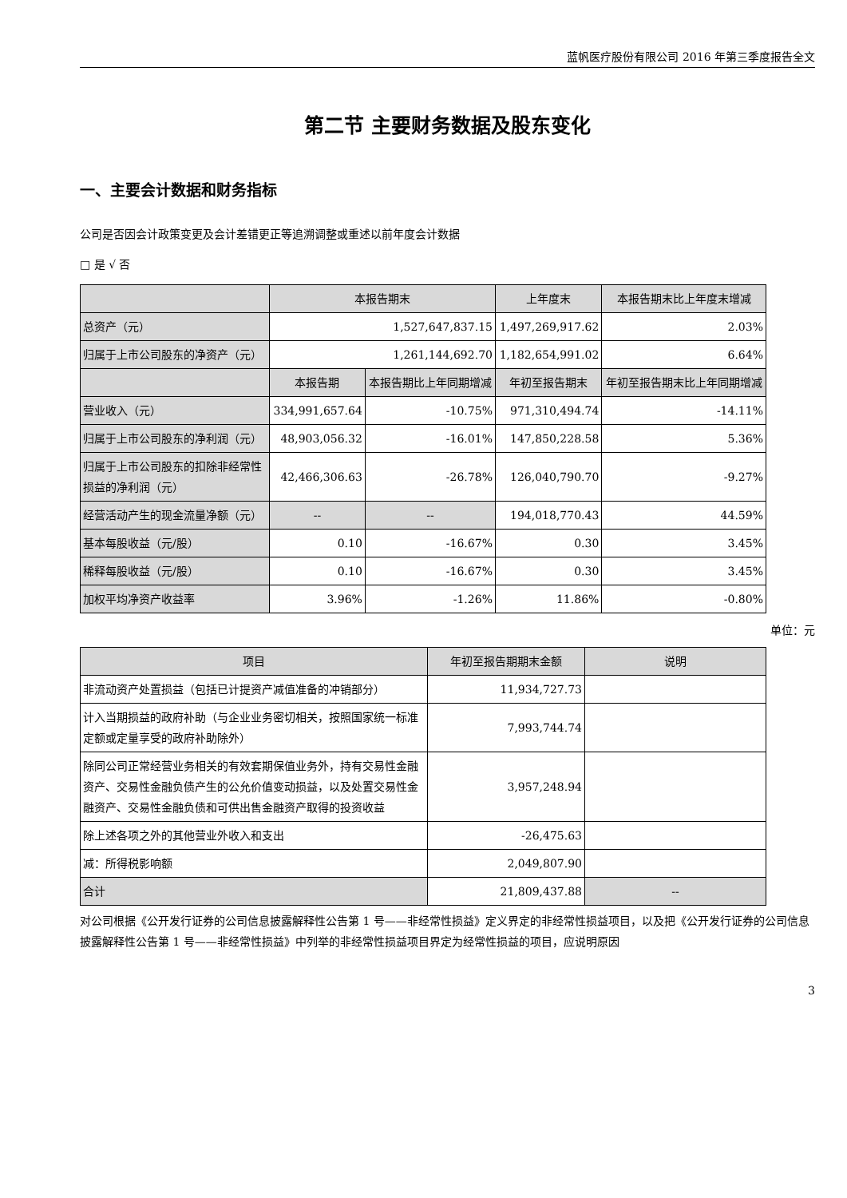蓝帆医疗股份有限公司 2016 年第三季度报告全文
第二节 主要财务数据及股东变化
一、主要会计数据和财务指标
公司是否因会计政策变更及会计差错更正等追溯调整或重述以前年度会计数据
□ 是 √ 否
| | 本报告期末 | | 上年度末 | | 本报告期末比上年度末增减 |
| --- | --- | --- | --- | --- | --- |
| 总资产（元） | 1,527,647,837.15 | | 1,497,269,917.62 | | 2.03% |
| 归属于上市公司股东的净资产（元） | 1,261,144,692.70 | | 1,182,654,991.02 | | 6.64% |
| | 本报告期 | 本报告期比上年同期增减 | 年初至报告期末 | 年初至报告期末比上年同期增减 | |
| 营业收入（元） | 334,991,657.64 | -10.75% | 971,310,494.74 | -14.11% | |
| 归属于上市公司股东的净利润（元） | 48,903,056.32 | -16.01% | 147,850,228.58 | 5.36% | |
| 归属于上市公司股东的扣除非经常性损益的净利润（元） | 42,466,306.63 | -26.78% | 126,040,790.70 | -9.27% | |
| 经营活动产生的现金流量净额（元） | -- | -- | 194,018,770.43 | 44.59% | |
| 基本每股收益（元/股） | 0.10 | -16.67% | 0.30 | 3.45% | |
| 稀释每股收益（元/股） | 0.10 | -16.67% | 0.30 | 3.45% | |
| 加权平均净资产收益率 | 3.96% | -1.26% | 11.86% | -0.80% | |
单位：元
| 项目 | 年初至报告期期末金额 | 说明 |
| --- | --- | --- |
| 非流动资产处置损益（包括已计提资产减值准备的冲销部分） | 11,934,727.73 | |
| 计入当期损益的政府补助（与企业业务密切相关，按照国家统一标准定额或定量享受的政府补助除外） | 7,993,744.74 | |
| 除同公司正常经营业务相关的有效套期保值业务外，持有交易性金融资产、交易性金融负债产生的公允价值变动损益，以及处置交易性金融资产、交易性金融负债和可供出售金融资产取得的投资收益 | 3,957,248.94 | |
| 除上述各项之外的其他营业外收入和支出 | -26,475.63 | |
| 减：所得税影响额 | 2,049,807.90 | |
| 合计 | 21,809,437.88 | -- |
对公司根据《公开发行证券的公司信息披露解释性公告第 1 号——非经常性损益》定义界定的非经常性损益项目，以及把《公开发行证券的公司信息披露解释性公告第 1 号——非经常性损益》中列举的非经常性损益项目界定为经常性损益的项目，应说明原因
3